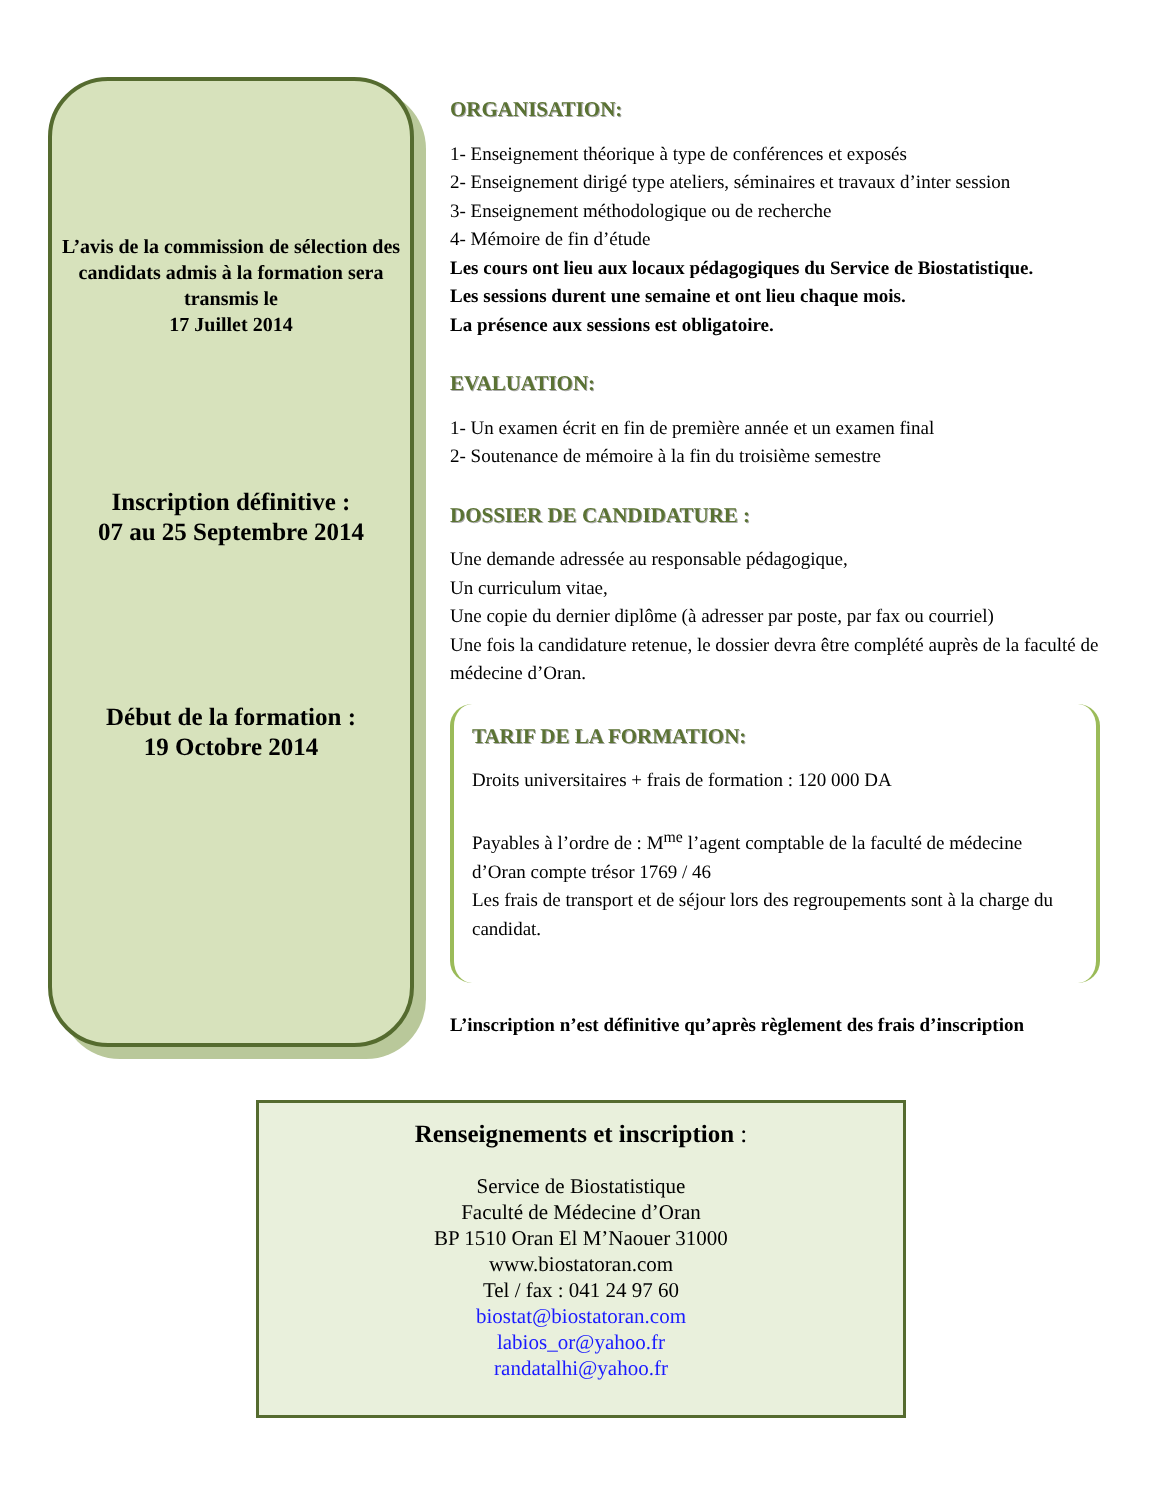L’avis de la commission de sélection des candidats admis à la formation sera transmis le
17 Juillet 2014
Inscription définitive :
07 au 25 Septembre 2014
Début de la formation :
19 Octobre 2014
ORGANISATION:
1- Enseignement théorique à type de conférences et exposés
2- Enseignement dirigé type ateliers, séminaires et travaux d’inter session
3- Enseignement méthodologique ou de recherche
4- Mémoire de fin d’étude
Les cours ont lieu aux locaux pédagogiques du Service de Biostatistique.
Les sessions durent une semaine et ont lieu chaque mois.
La présence aux sessions est obligatoire.
EVALUATION:
1- Un examen écrit en fin de première année et un examen final
2- Soutenance de mémoire à la fin du troisième semestre
DOSSIER DE CANDIDATURE :
Une demande adressée au responsable pédagogique,
Un curriculum vitae,
Une copie du dernier diplôme (à adresser par poste, par fax ou courriel)
Une fois la candidature retenue, le dossier devra être complété auprès de la faculté de médecine d’Oran.
TARIF DE LA FORMATION:
Droits universitaires + frais de formation : 120 000 DA
Payables à l’ordre de : M<sup>me</sup> l’agent comptable de la faculté de médecine d’Oran compte trésor 1769 / 46
Les frais de transport et de séjour lors des regroupements sont à la charge du candidat.
L’inscription n’est définitive qu’après règlement des frais d’inscription
Renseignements et inscription :
Service de Biostatistique
Faculté de Médecine d’Oran
BP 1510 Oran El M’Naouer 31000
www.biostatoran.com
Tel / fax : 041 24 97 60
biostat@biostatoran.com
labios_or@yahoo.fr
randatalhi@yahoo.fr